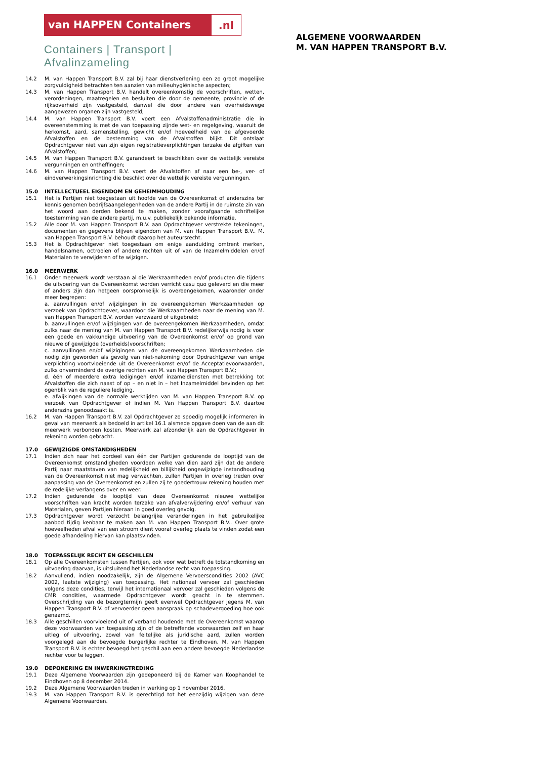van HAPPEN Containers .nl
Containers | Transport | Afvalinzameling
ALGEMENE VOORWAARDEN
M. VAN HAPPEN TRANSPORT B.V.
14.2 M. van Happen Transport B.V. zal bij haar dienstverlening een zo groot mogelijke zorgvuldigheid betrachten ten aanzien van milieuhygiënische aspecten;
14.3 M. van Happen Transport B.V. handelt overeenkomstig de voorschriften, wetten, verordeningen, maatregelen en besluiten die door de gemeente, provincie of de rijksoverheid zijn vastgesteld, danwel die door andere van overheidswege aangewezen organen zijn vastgesteld;
14.4 M. van Happen Transport B.V. voert een Afvalstoffenadministratie die in overeenstemming is met de van toepassing zijnde wet- en regelgeving, waaruit de herkomst, aard, samenstelling, gewicht en/of hoeveelheid van de afgevoerde Afvalstoffen en de bestemming van de Afvalstoffen blijkt. Dit ontslaat Opdrachtgever niet van zijn eigen registratieverplichtingen terzake de afgiften van Afvalstoffen;
14.5 M. van Happen Transport B.V. garandeert te beschikken over de wettelijk vereiste vergunningen en ontheffingen;
14.6 M. van Happen Transport B.V. voert de Afvalstoffen af naar een be-, ver- of eindverwerkingsinrichting die beschikt over de wettelijk vereiste vergunningen.
15.0 INTELLECTUEEL EIGENDOM EN GEHEIMHOUDING
15.1 Het is Partijen niet toegestaan uit hoofde van de Overeenkomst of anderszins ter kennis genomen bedrijfsaangelegenheden van de andere Partij in de ruimste zin van het woord aan derden bekend te maken, zonder voorafgaande schriftelijke toestemming van de andere partij, m.u.v. publiekelijk bekende informatie.
15.2 Alle door M. van Happen Transport B.V. aan Opdrachtgever verstrekte tekeningen, documenten en gegevens blijven eigendom van M. van Happen Transport B.V.. M. van Happen Transport B.V. behoudt daarop het auteursrecht.
15.3 Het is Opdrachtgever niet toegestaan om enige aanduiding omtrent merken, handelsnamen, octrooien of andere rechten uit of van de Inzamelmiddelen en/of Materialen te verwijderen of te wijzigen.
16.0 MEERWERK
16.1 Onder meerwerk wordt verstaan al die Werkzaamheden en/of producten die tijdens de uitvoering van de Overeenkomst worden verricht casu quo geleverd en die meer of anders zijn dan hetgeen oorspronkelijk is overeengekomen, waaronder onder meer begrepen:
a. aanvullingen en/of wijzigingen in de overeengekomen Werkzaamheden op verzoek van Opdrachtgever, waardoor die Werkzaamheden naar de mening van M. van Happen Transport B.V. worden verzwaard of uitgebreid;
b. aanvullingen en/of wijzigingen van de overeengekomen Werkzaamheden, omdat zulks naar de mening van M. van Happen Transport B.V. redelijkerwijs nodig is voor een goede en vakkundige uitvoering van de Overeenkomst en/of op grond van nieuwe of gewijzigde (overheids)voorschriften;
c. aanvullingen en/of wijzigingen van de overeengekomen Werkzaamheden die nodig zijn geworden als gevolg van niet-nakoming door Opdrachtgever van enige verplichting voortvloeiende uit de Overeenkomst en/of de Acceptatievoorwaarden, zulks onverminderd de overige rechten van M. van Happen Transport B.V.;
d. één of meerdere extra ledigingen en/of inzameldiensten met betrekking tot Afvalstoffen die zich naast of op – en niet in – het Inzamelmiddel bevinden op het ogenblik van de reguliere lediging.
e. afwijkingen van de normale werktijden van M. van Happen Transport B.V. op verzoek van Opdrachtgever of indien M. Van Happen Transport B.V. daartoe anderszins genoodzaakt is.
16.2 M. van Happen Transport B.V. zal Opdrachtgever zo spoedig mogelijk informeren in geval van meerwerk als bedoeld in artikel 16.1 alsmede opgave doen van de aan dit meerwerk verbonden kosten. Meerwerk zal afzonderlijk aan de Opdrachtgever in rekening worden gebracht.
17.0 GEWIJZIGDE OMSTANDIGHEDEN
17.1 Indien zich naar het oordeel van één der Partijen gedurende de looptijd van de Overeenkomst omstandigheden voordoen welke van dien aard zijn dat de andere Partij naar maatstaven van redelijkheid en billijkheid ongewijzigde instandhouding van de Overeenkomst niet mag verwachten, zullen Partijen in overleg treden over aanpassing van de Overeenkomst en zullen zij te goedertrouw rekening houden met de redelijke verlangens over en weer.
17.2 Indien gedurende de looptijd van deze Overeenkomst nieuwe wettelijke voorschriften van kracht worden terzake van afvalverwijdering en/of verhuur van Materialen, geven Partijen hieraan in goed overleg gevolg.
17.3 Opdrachtgever wordt verzocht belangrijke veranderingen in het gebruikelijke aanbod tijdig kenbaar te maken aan M. van Happen Transport B.V.. Over grote hoeveelheden afval van een stroom dient vooraf overleg plaats te vinden zodat een goede afhandeling hiervan kan plaatsvinden.
18.0 TOEPASSELIJK RECHT EN GESCHILLEN
18.1 Op alle Overeenkomsten tussen Partijen, ook voor wat betreft de totstandkoming en uitvoering daarvan, is uitsluitend het Nederlandse recht van toepassing.
18.2 Aanvullend, indien noodzakelijk, zijn de Algemene Vervoerscondities 2002 (AVC 2002, laatste wijziging) van toepassing. Het nationaal vervoer zal geschieden volgens deze condities, terwijl het internationaal vervoer zal geschieden volgens de CMR condities, waarmede Opdrachtgever wordt geacht in te stemmen. Overschrijding van de bezorgtermijn geeft evenwel Opdrachtgever jegens M. van Happen Transport B.V. of vervoerder geen aanspraak op schadevergoeding hoe ook genaamd.
18.3 Alle geschillen voorvloeiend uit of verband houdende met de Overeenkomst waarop deze voorwaarden van toepassing zijn of de betreffende voorwaarden zelf en haar uitleg of uitvoering, zowel van feitelijke als juridische aard, zullen worden voorgelegd aan de bevoegde burgerlijke rechter te Eindhoven. M. van Happen Transport B.V. is echter bevoegd het geschil aan een andere bevoegde Nederlandse rechter voor te leggen.
19.0 DEPONERING EN INWERKINGTREDING
19.1 Deze Algemene Voorwaarden zijn gedeponeerd bij de Kamer van Koophandel te Eindhoven op 8 december 2014.
19.2 Deze Algemene Voorwaarden treden in werking op 1 november 2016.
19.3 M. van Happen Transport B.V. is gerechtigd tot het eenzijdig wijzigen van deze Algemene Voorwaarden.